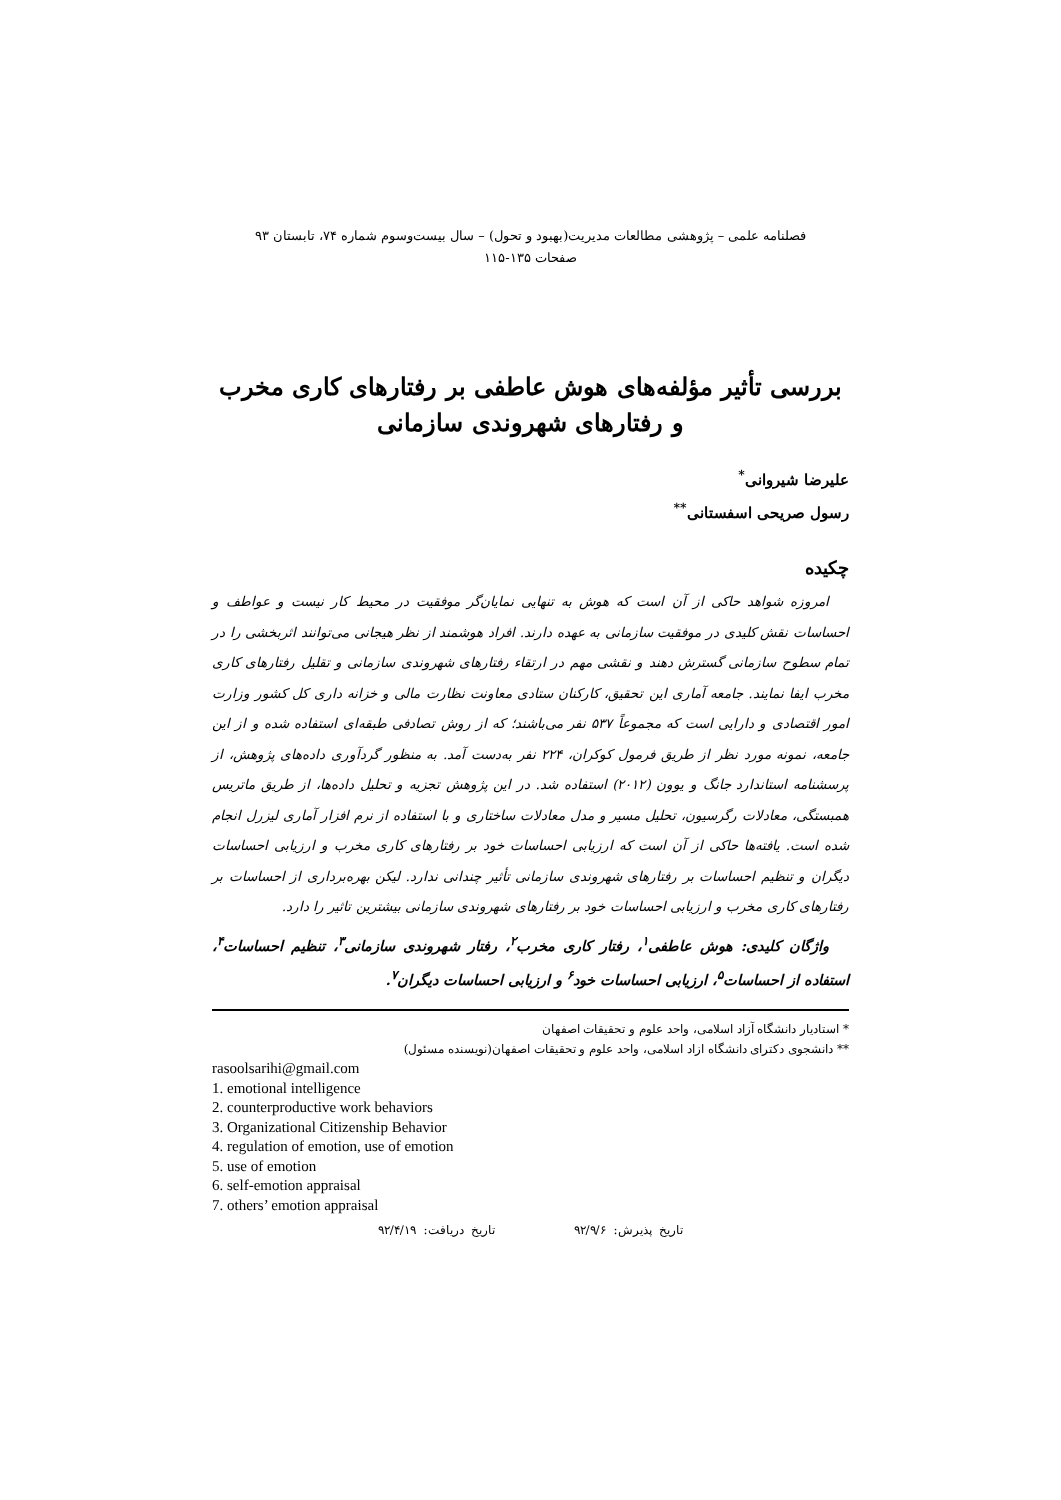فصلنامه علمی – پژوهشی مطالعات مدیریت(بهبود و تحول) – سال بیست‌وسوم شماره ۷۴، تابستان ۹۳
صفحات ۱۳۵-۱۱۵
بررسی تأثیر مؤلفه‌های هوش عاطفی بر رفتارهای کاری مخرب و رفتارهای شهروندی سازمانی
علیرضا شیروانی<sup>*</sup>
رسول صریحی اسفستانی<sup>**</sup>
چکیده
امروزه شواهد حاکی از آن است که هوش به تنهایی نمایان‌گر موفقیت در محیط کار نیست و عواطف و احساسات نقش کلیدی در موفقیت سازمانی به عهده دارند. افراد هوشمند از نظر هیجانی می‌توانند اثربخشی را در تمام سطوح سازمانی گسترش دهند و نقشی مهم در ارتقاء رفتارهای شهروندی سازمانی و تقلیل رفتارهای کاری مخرب ایفا نمایند. جامعه آماری این تحقیق، کارکنان ستادی معاونت نظارت مالی و خزانه داری کل کشور وزارت امور اقتصادی و دارایی است که مجموعاً ۵۳۷ نفر می‌باشند؛ که از روش تصادفی طبقه‌ای استفاده شده و از این جامعه، نمونه مورد نظر از طریق فرمول کوکران، ۲۲۴ نفر به‌دست آمد. به منظور گردآوری داده‌های پژوهش، از پرسشنامه استاندارد جانگ و یوون (۲۰۱۲) استفاده شد. در این پژوهش تجزیه و تحلیل داده‌ها، از طریق ماتریس همبستگی، معادلات رگرسیون، تحلیل مسیر و مدل معادلات ساختاری و با استفاده از نرم افزار آماری لیزرل انجام شده است. یافته‌ها حاکی از آن است که ارزیابی احساسات خود بر رفتارهای کاری مخرب و ارزیابی احساسات دیگران و تنظیم احساسات بر رفتارهای شهروندی سازمانی تأثیر چندانی ندارد. لیکن بهره‌برداری از احساسات بر رفتارهای کاری مخرب و ارزیابی احساسات خود بر رفتارهای شهروندی سازمانی بیشترین تاثیر را دارد.
واژگان کلیدی: هوش عاطفی<sup>۱</sup>، رفتار کاری مخرب<sup>۲</sup>، رفتار شهروندی سازمانی<sup>۳</sup>، تنظیم احساسات<sup>۴</sup>، استفاده از احساسات<sup>۵</sup>، ارزیابی احساسات خود<sup>۶</sup> و ارزیابی احساسات دیگران<sup>۷</sup>.
* استادیار دانشگاه آزاد اسلامی، واحد علوم و تحقیقات اصفهان
** دانشجوی دکترای دانشگاه ازاد اسلامی، واحد علوم و تحقیقات اصفهان(نویسنده مسئول)
rasoolsarihi@gmail.com
1. emotional intelligence
2. counterproductive work behaviors
3. Organizational Citizenship Behavior
4. regulation of emotion, use of emotion
5. use of emotion
6. self-emotion appraisal
7. others’ emotion appraisal
تاریخ پذیرش: ۹۲/۹/۶ تاریخ دریافت: ۹۲/۴/۱۹